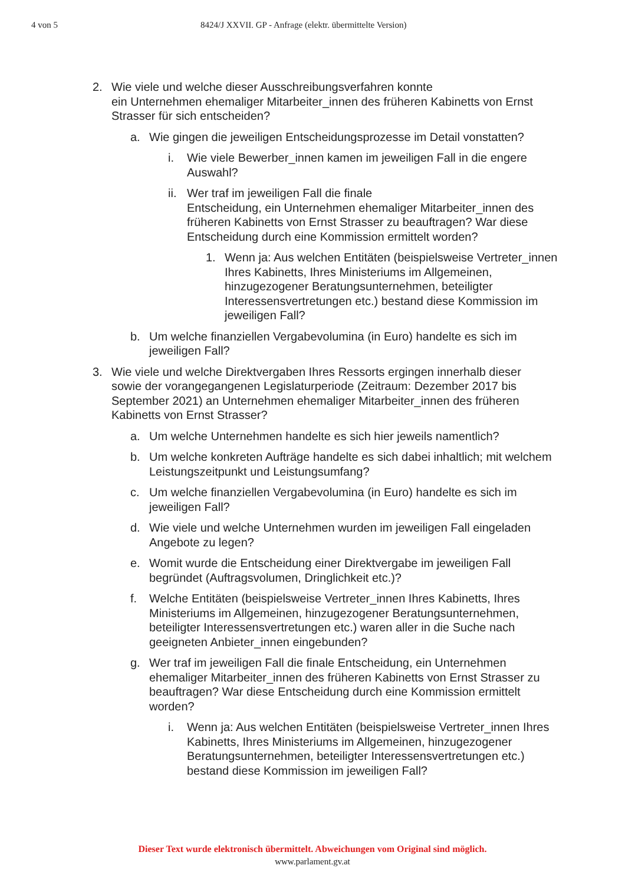4 von 5 8424/J XXVII. GP - Anfrage (elektr. übermittelte Version)
2. Wie viele und welche dieser Ausschreibungsverfahren konnte
ein Unternehmen ehemaliger Mitarbeiter_innen des früheren Kabinetts von Ernst Strasser für sich entscheiden?
a. Wie gingen die jeweiligen Entscheidungsprozesse im Detail vonstatten?
i. Wie viele Bewerber_innen kamen im jeweiligen Fall in die engere Auswahl?
ii. Wer traf im jeweiligen Fall die finale
Entscheidung, ein Unternehmen ehemaliger Mitarbeiter_innen des früheren Kabinetts von Ernst Strasser zu beauftragen? War diese Entscheidung durch eine Kommission ermittelt worden?
1. Wenn ja: Aus welchen Entitäten (beispielsweise Vertreter_innen Ihres Kabinetts, Ihres Ministeriums im Allgemeinen, hinzugezogener Beratungsunternehmen, beteiligter Interessensvertretungen etc.) bestand diese Kommission im jeweiligen Fall?
b. Um welche finanziellen Vergabevolumina (in Euro) handelte es sich im jeweiligen Fall?
3. Wie viele und welche Direktvergaben Ihres Ressorts ergingen innerhalb dieser sowie der vorangegangenen Legislaturperiode (Zeitraum: Dezember 2017 bis September 2021) an Unternehmen ehemaliger Mitarbeiter_innen des früheren Kabinetts von Ernst Strasser?
a. Um welche Unternehmen handelte es sich hier jeweils namentlich?
b. Um welche konkreten Aufträge handelte es sich dabei inhaltlich; mit welchem Leistungszeitpunkt und Leistungsumfang?
c. Um welche finanziellen Vergabevolumina (in Euro) handelte es sich im jeweiligen Fall?
d. Wie viele und welche Unternehmen wurden im jeweiligen Fall eingeladen Angebote zu legen?
e. Womit wurde die Entscheidung einer Direktvergabe im jeweiligen Fall begründet (Auftragsvolumen, Dringlichkeit etc.)?
f. Welche Entitäten (beispielsweise Vertreter_innen Ihres Kabinetts, Ihres Ministeriums im Allgemeinen, hinzugezogener Beratungsunternehmen, beteiligter Interessensvertretungen etc.) waren aller in die Suche nach geeigneten Anbieter_innen eingebunden?
g. Wer traf im jeweiligen Fall die finale Entscheidung, ein Unternehmen ehemaliger Mitarbeiter_innen des früheren Kabinetts von Ernst Strasser zu beauftragen? War diese Entscheidung durch eine Kommission ermittelt worden?
i. Wenn ja: Aus welchen Entitäten (beispielsweise Vertreter_innen Ihres Kabinetts, Ihres Ministeriums im Allgemeinen, hinzugezogener Beratungsunternehmen, beteiligter Interessensvertretungen etc.) bestand diese Kommission im jeweiligen Fall?
Dieser Text wurde elektronisch übermittelt. Abweichungen vom Original sind möglich.
www.parlament.gv.at